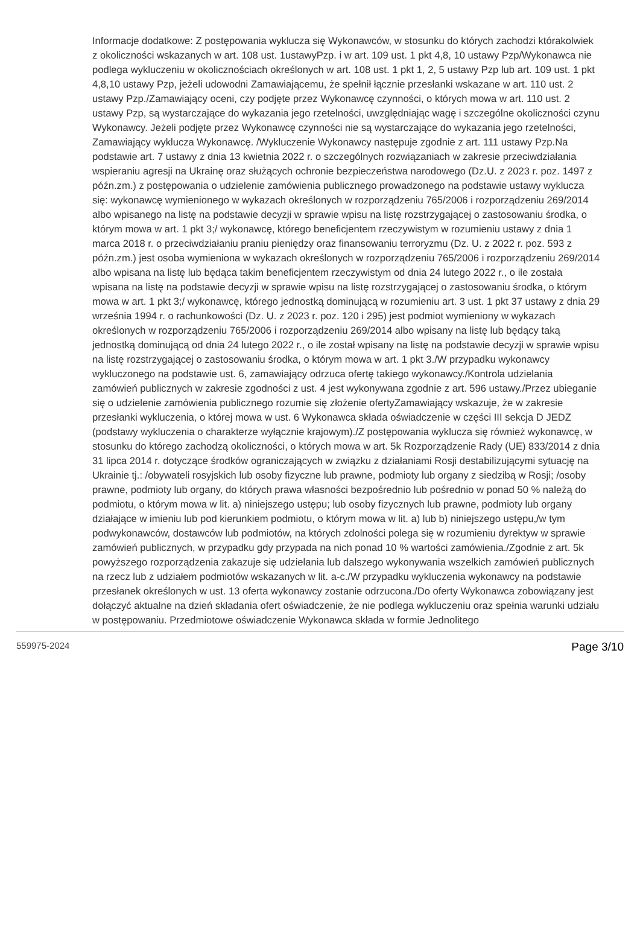Informacje dodatkowe: Z postępowania wyklucza się Wykonawców, w stosunku do których zachodzi którakolwiek z okoliczności wskazanych w art. 108 ust. 1ustawyPzp. i w art. 109 ust. 1 pkt 4,8, 10 ustawy Pzp/Wykonawca nie podlega wykluczeniu w okolicznościach określonych w art. 108 ust. 1 pkt 1, 2, 5 ustawy Pzp lub art. 109 ust. 1 pkt 4,8,10 ustawy Pzp, jeżeli udowodni Zamawiającemu, że spełnił łącznie przesłanki wskazane w art. 110 ust. 2 ustawy Pzp./Zamawiający oceni, czy podjęte przez Wykonawcę czynności, o których mowa w art. 110 ust. 2 ustawy Pzp, są wystarczające do wykazania jego rzetelności, uwzględniając wagę i szczególne okoliczności czynu Wykonawcy. Jeżeli podjęte przez Wykonawcę czynności nie są wystarczające do wykazania jego rzetelności, Zamawiający wyklucza Wykonawcę. /Wykluczenie Wykonawcy następuje zgodnie z art. 111 ustawy Pzp.Na podstawie art. 7 ustawy z dnia 13 kwietnia 2022 r. o szczególnych rozwiązaniach w zakresie przeciwdziałania wspieraniu agresji na Ukrainę oraz służących ochronie bezpieczeństwa narodowego (Dz.U. z 2023 r. poz. 1497 z późn.zm.) z postępowania o udzielenie zamówienia publicznego prowadzonego na podstawie ustawy wyklucza się: wykonawcę wymienionego w wykazach określonych w rozporządzeniu 765/2006 i rozporządzeniu 269/2014 albo wpisanego na listę na podstawie decyzji w sprawie wpisu na listę rozstrzygającej o zastosowaniu środka, o którym mowa w art. 1 pkt 3;/ wykonawcę, którego beneficjentem rzeczywistym w rozumieniu ustawy z dnia 1 marca 2018 r. o przeciwdziałaniu praniu pieniędzy oraz finansowaniu terroryzmu (Dz. U. z 2022 r. poz. 593 z późn.zm.) jest osoba wymieniona w wykazach określonych w rozporządzeniu 765/2006 i rozporządzeniu 269/2014 albo wpisana na listę lub będąca takim beneficjentem rzeczywistym od dnia 24 lutego 2022 r., o ile została wpisana na listę na podstawie decyzji w sprawie wpisu na listę rozstrzygającej o zastosowaniu środka, o którym mowa w art. 1 pkt 3;/ wykonawcę, którego jednostką dominującą w rozumieniu art. 3 ust. 1 pkt 37 ustawy z dnia 29 września 1994 r. o rachunkowości (Dz. U. z 2023 r. poz. 120 i 295) jest podmiot wymieniony w wykazach określonych w rozporządzeniu 765/2006 i rozporządzeniu 269/2014 albo wpisany na listę lub będący taką jednostką dominującą od dnia 24 lutego 2022 r., o ile został wpisany na listę na podstawie decyzji w sprawie wpisu na listę rozstrzygającej o zastosowaniu środka, o którym mowa w art. 1 pkt 3./W przypadku wykonawcy wykluczonego na podstawie ust. 6, zamawiający odrzuca ofertę takiego wykonawcy./Kontrola udzielania zamówień publicznych w zakresie zgodności z ust. 4 jest wykonywana zgodnie z art. 596 ustawy./Przez ubieganie się o udzielenie zamówienia publicznego rozumie się złożenie ofertyZamawiający wskazuje, że w zakresie przesłanki wykluczenia, o której mowa w ust. 6 Wykonawca składa oświadczenie w części III sekcja D JEDZ (podstawy wykluczenia o charakterze wyłącznie krajowym)./Z postępowania wyklucza się również wykonawcę, w stosunku do którego zachodzą okoliczności, o których mowa w art. 5k Rozporządzenie Rady (UE) 833/2014 z dnia 31 lipca 2014 r. dotyczące środków ograniczających w związku z działaniami Rosji destabilizującymi sytuację na Ukrainie tj.: /obywateli rosyjskich lub osoby fizyczne lub prawne, podmioty lub organy z siedzibą w Rosji; /osoby prawne, podmioty lub organy, do których prawa własności bezpośrednio lub pośrednio w ponad 50 % należą do podmiotu, o którym mowa w lit. a) niniejszego ustępu; lub osoby fizycznych lub prawne, podmioty lub organy działające w imieniu lub pod kierunkiem podmiotu, o którym mowa w lit. a) lub b) niniejszego ustępu,/w tym podwykonawców, dostawców lub podmiotów, na których zdolności polega się w rozumieniu dyrektyw w sprawie zamówień publicznych, w przypadku gdy przypada na nich ponad 10 % wartości zamówienia./Zgodnie z art. 5k powyższego rozporządzenia zakazuje się udzielania lub dalszego wykonywania wszelkich zamówień publicznych na rzecz lub z udziałem podmiotów wskazanych w lit. a-c./W przypadku wykluczenia wykonawcy na podstawie przesłanek określonych w ust. 13 oferta wykonawcy zostanie odrzucona./Do oferty Wykonawca zobowiązany jest dołączyć aktualne na dzień składania ofert oświadczenie, że nie podlega wykluczeniu oraz spełnia warunki udziału w postępowaniu. Przedmiotowe oświadczenie Wykonawca składa w formie Jednolitego
559975-2024 Page 3/10